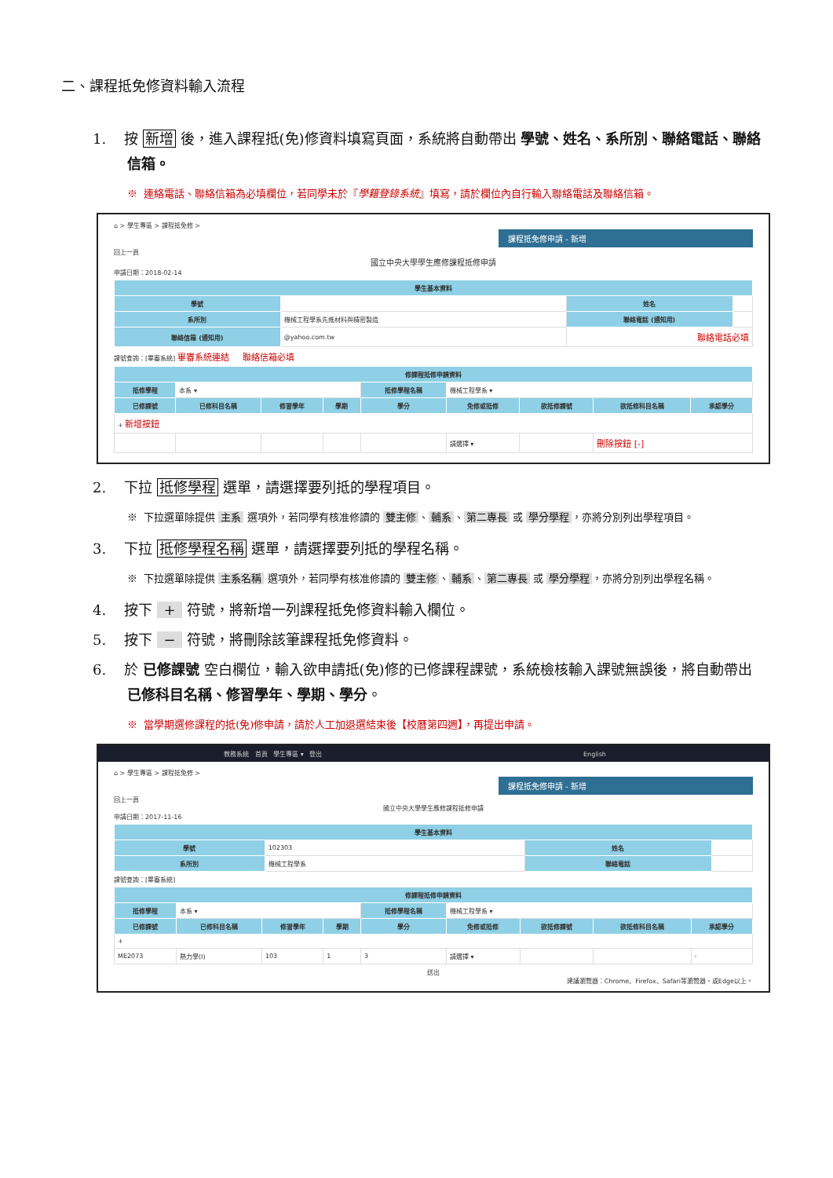二、課程抵免修資料輸入流程
1. 按 新增 後，進入課程抵(免)修資料填寫頁面，系統將自動帶出 學號、姓名、系所別、聯絡電話、聯絡信箱。
※ 連絡電話、聯絡信箱為必填欄位，若同學未於『學籍登錄系統』填寫，請於欄位內自行輸入聯絡電話及聯絡信箱。
⌂ > 學生專區 > 課程抵免修 >
課程抵免修申請 - 新增
回上一頁
國立中央大學學生應修課程抵修申請
申請日期：2018-02-14
| 學生基本資料 | | | |
| --- | --- | --- | --- |
| 學號 | | 姓名 | |
| 系所別 | 機械工程學系先進材料與精密製造 | 聯絡電話 (通知用) | |
| 聯絡信箱 (通知用) | @yahoo.com.tw | 聯絡電話必填 | |
課號查詢：[畢審系統] 畢審系統連結 聯絡信箱必填
| 修課程抵修申請資料 | | | | | | | | |
| --- | --- | --- | --- | --- | --- | --- | --- | --- |
| 抵修學程 | 本系 ▾ | | | 抵修學程名稱 | 機械工程學系 ▾ | | | |
| 已修課號 | 已修科目名稱 | 修習學年 | 學期 | 學分 | 免修或抵修 | 欲抵修課號 | 欲抵修科目名稱 | 承認學分 |
| + 新增按鈕 | | | | | | | | |
| | | | | | 請選擇 ▾ | | 刪除按鈕 [-] | |
2. 下拉 抵修學程 選單，請選擇要列抵的學程項目。
※ 下拉選單除提供 主系 選項外，若同學有核准修讀的 雙主修 、 輔系 、 第二專長 或 學分學程 ，亦將分別列出學程項目。
3. 下拉 抵修學程名稱 選單，請選擇要列抵的學程名稱。
※ 下拉選單除提供 主系名稱 選項外，若同學有核准修讀的 雙主修 、 輔系 、 第二專長 或 學分學程 ，亦將分別列出學程名稱。
4. 按下 + 符號，將新增一列課程抵免修資料輸入欄位。
5. 按下 − 符號，將刪除該筆課程抵免修資料。
6. 於 已修課號 空白欄位，輸入欲申請抵(免)修的已修課程課號，系統檢核輸入課號無誤後，將自動帶出 已修科目名稱、修習學年、學期、學分。
※ 當學期選修課程的抵(免)修申請，請於人工加退選結束後【校曆第四週】，再提出申請。
教務系統 首頁 學生專區 ▾ 登出 English
⌂ > 學生專區 > 課程抵免修 >
課程抵免修申請 - 新增
回上一頁
國立中央大學學生應修課程抵修申請
申請日期：2017-11-16
| 學生基本資料 | | | |
| --- | --- | --- | --- |
| 學號 | 102303 | 姓名 | |
| 系所別 | 機械工程學系 | 聯絡電話 | |
課號查詢：[畢審系統]
| 修課程抵修申請資料 | | | | | | | | |
| --- | --- | --- | --- | --- | --- | --- | --- | --- |
| 抵修學程 | 本系 ▾ | | | 抵修學程名稱 | 機械工程學系 ▾ | | | |
| 已修課號 | 已修科目名稱 | 修習學年 | 學期 | 學分 | 免修或抵修 | 欲抵修課號 | 欲抵修科目名稱 | 承認學分 |
| + | | | | | | | | |
| ME2073 | 熱力學(I) | 103 | 1 | 3 | 請選擇 ▾ | | | - |
送出
建議瀏覽器：Chrome、Firefox、Safari等瀏覽器，或Edge以上。